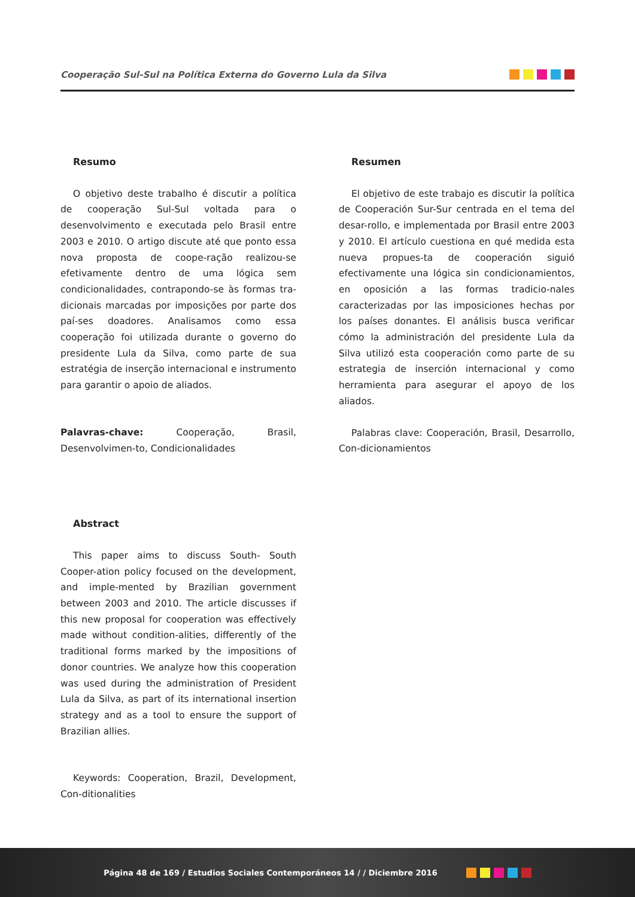Cooperação Sul-Sul na Política Externa do Governo Lula da Silva
Resumo
O objetivo deste trabalho é discutir a política de cooperação Sul-Sul voltada para o desenvolvimento e executada pelo Brasil entre 2003 e 2010. O artigo discute até que ponto essa nova proposta de coope-ração realizou-se efetivamente dentro de uma lógica sem condicionalidades, contrapondo-se às formas tra-dicionais marcadas por imposições por parte dos paí-ses doadores. Analisamos como essa cooperação foi utilizada durante o governo do presidente Lula da Silva, como parte de sua estratégia de inserção internacional e instrumento para garantir o apoio de aliados.
Palavras-chave: Cooperação, Brasil, Desenvolvimen-to, Condicionalidades
Abstract
This paper aims to discuss South- South Cooper-ation policy focused on the development, and imple-mented by Brazilian government between 2003 and 2010. The article discusses if this new proposal for cooperation was effectively made without condition-alities, differently of the traditional forms marked by the impositions of donor countries. We analyze how this cooperation was used during the administration of President Lula da Silva, as part of its international insertion strategy and as a tool to ensure the support of Brazilian allies.
Keywords: Cooperation, Brazil, Development, Con-ditionalities
Resumen
El objetivo de este trabajo es discutir la política de Cooperación Sur-Sur centrada en el tema del desar-rollo, e implementada por Brasil entre 2003 y 2010. El artículo cuestiona en qué medida esta nueva propues-ta de cooperación siguió efectivamente una lógica sin condicionamientos, en oposición a las formas tradicio-nales caracterizadas por las imposiciones hechas por los países donantes. El análisis busca verificar cómo la administración del presidente Lula da Silva utilizó esta cooperación como parte de su estrategia de inserción internacional y como herramienta para asegurar el apoyo de los aliados.
Palabras clave: Cooperación, Brasil, Desarrollo, Con-dicionamientos
Página 48 de 169 / Estudios Sociales Contemporáneos 14 / / Diciembre 2016